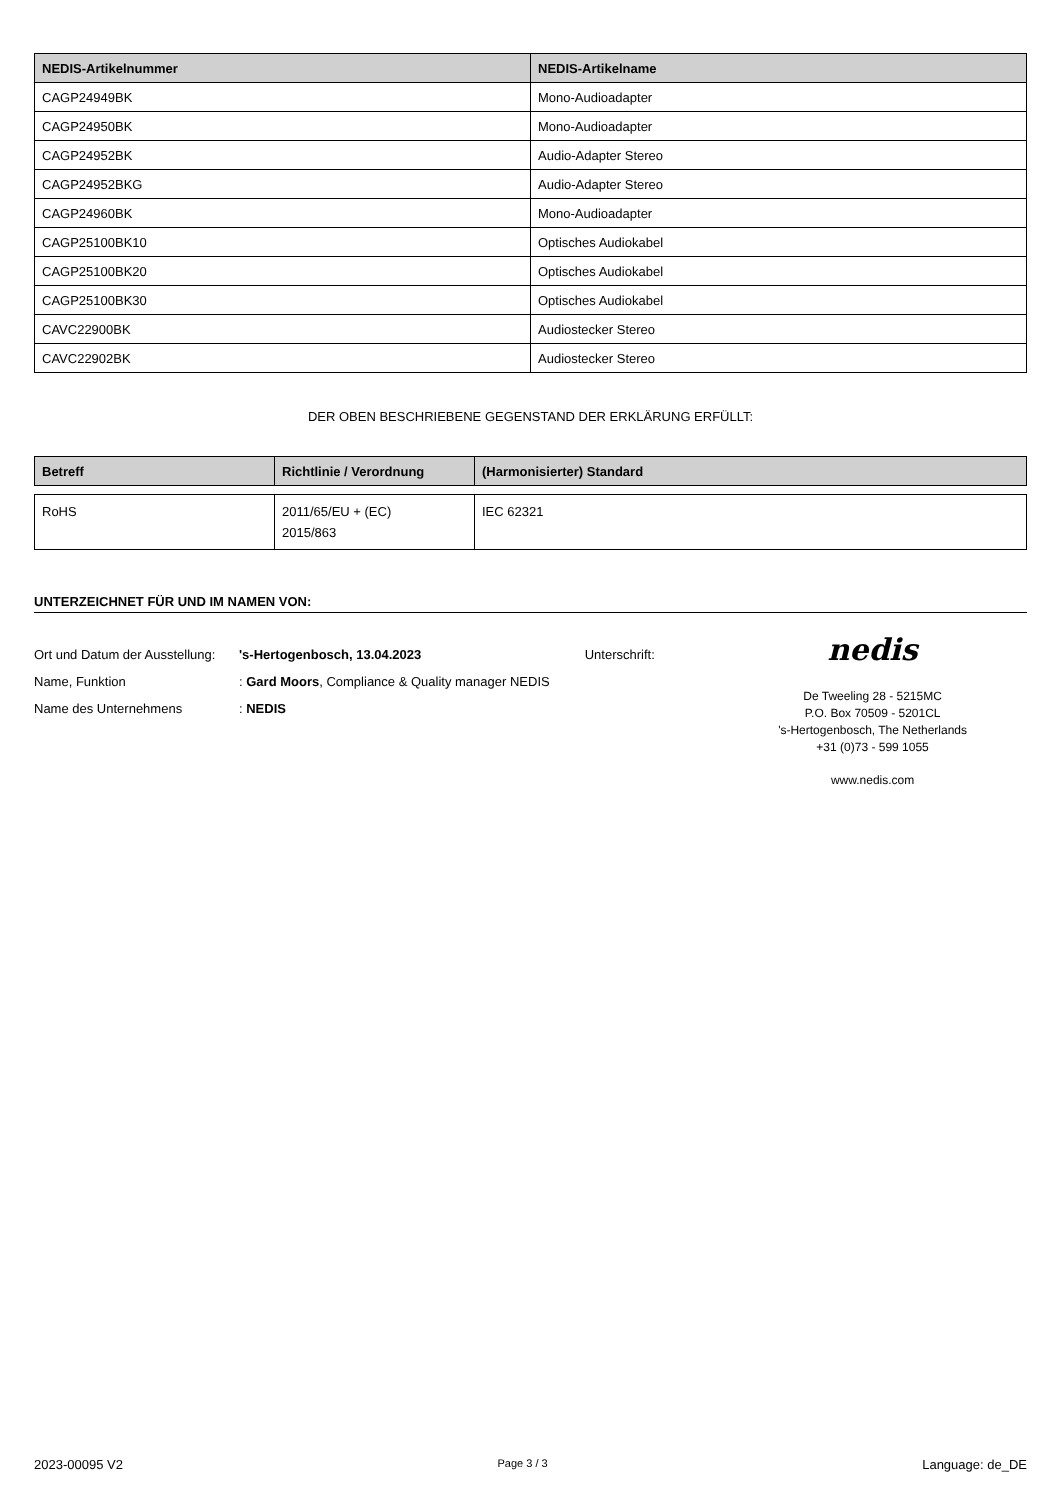| NEDIS-Artikelnummer | NEDIS-Artikelname |
| --- | --- |
| CAGP24949BK | Mono-Audioadapter |
| CAGP24950BK | Mono-Audioadapter |
| CAGP24952BK | Audio-Adapter Stereo |
| CAGP24952BKG | Audio-Adapter Stereo |
| CAGP24960BK | Mono-Audioadapter |
| CAGP25100BK10 | Optisches Audiokabel |
| CAGP25100BK20 | Optisches Audiokabel |
| CAGP25100BK30 | Optisches Audiokabel |
| CAVC22900BK | Audiostecker Stereo |
| CAVC22902BK | Audiostecker Stereo |
DER OBEN BESCHRIEBENE GEGENSTAND DER ERKLÄRUNG ERFÜLLT:
| Betreff | Richtlinie / Verordnung | (Harmonisierter) Standard |
| --- | --- | --- |
| RoHS | 2011/65/EU + (EC) 2015/863 | IEC 62321 |
UNTERZEICHNET FÜR UND IM NAMEN VON:
Ort und Datum der Ausstellung: 's-Hertogenbosch, 13.04.2023
Name, Funktion: Gard Moors, Compliance & Quality manager NEDIS
Name des Unternehmens: NEDIS
Unterschrift:
nedis
De Tweeling 28 - 5215MC
P.O. Box 70509 - 5201CL
's-Hertogenbosch, The Netherlands
+31 (0)73 - 599 1055
www.nedis.com
2023-00095 V2 Page 3 / 3 Language: de_DE